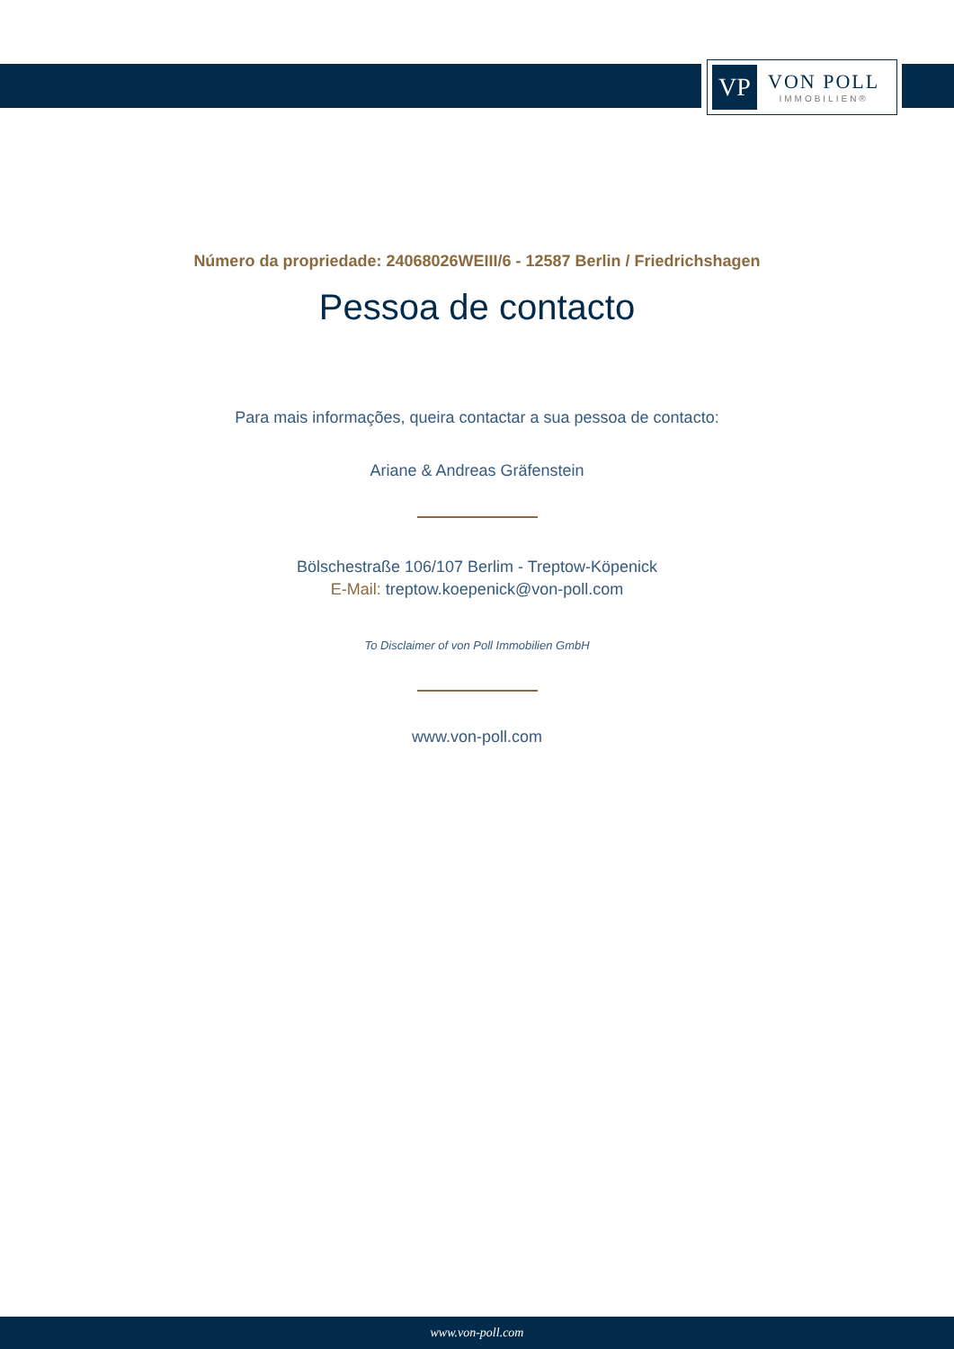VP
VON POLL
IMMOBILIEN®
Número da propriedade: 24068026WEIII/6 - 12587 Berlin / Friedrichshagen
Pessoa de contacto
Para mais informações, queira contactar a sua pessoa de contacto:
Ariane & Andreas Gräfenstein
Bölschestraße 106/107 Berlim - Treptow-Köpenick
E-Mail: treptow.koepenick@von-poll.com
To Disclaimer of von Poll Immobilien GmbH
www.von-poll.com
www.von-poll.com